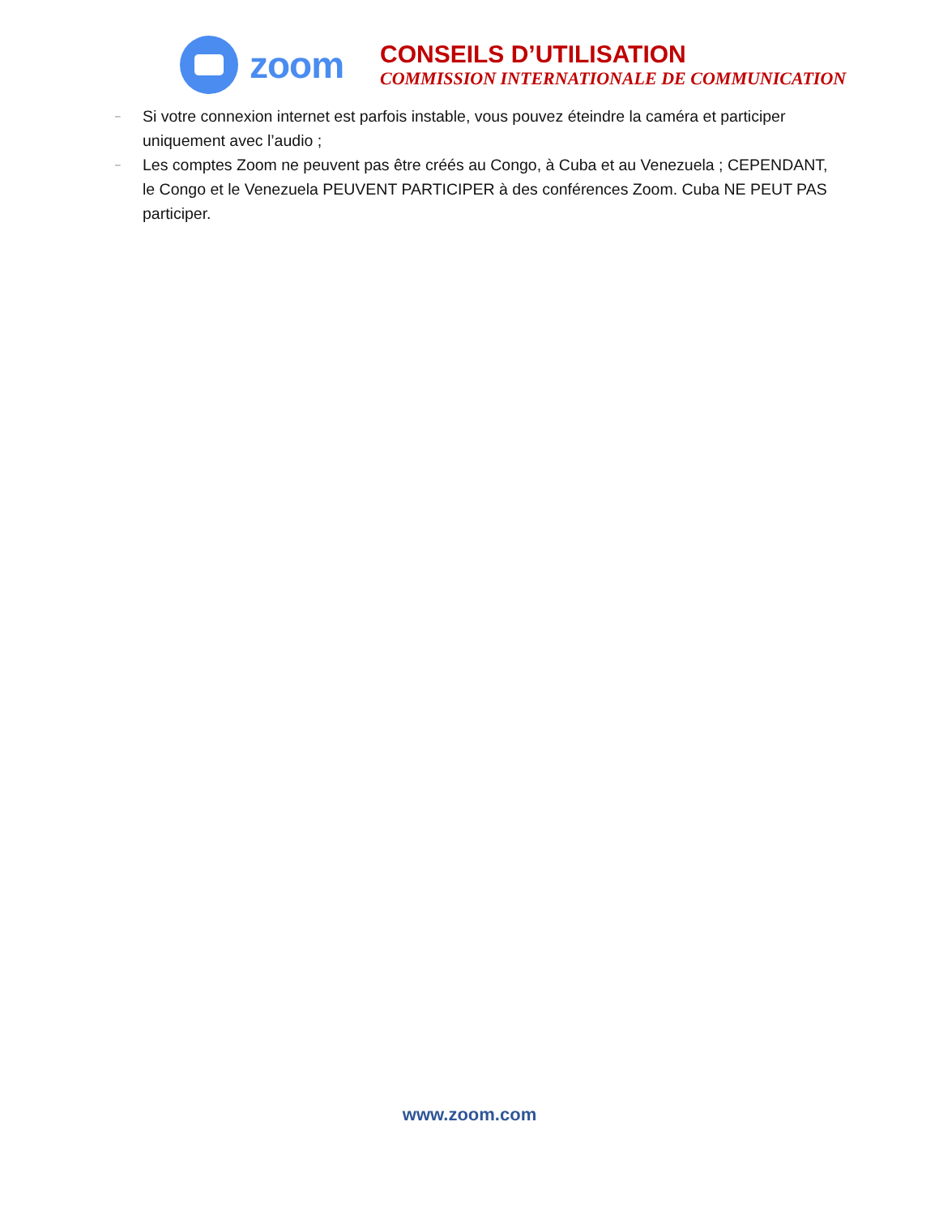zoom
CONSEILS D’UTILISATION
COMMISSION INTERNATIONALE DE COMMUNICATION
– Si votre connexion internet est parfois instable, vous pouvez éteindre la caméra et participer uniquement avec l’audio ;
– Les comptes Zoom ne peuvent pas être créés au Congo, à Cuba et au Venezuela ; CEPENDANT, le Congo et le Venezuela PEUVENT PARTICIPER à des conférences Zoom. Cuba NE PEUT PAS participer.
www.zoom.com